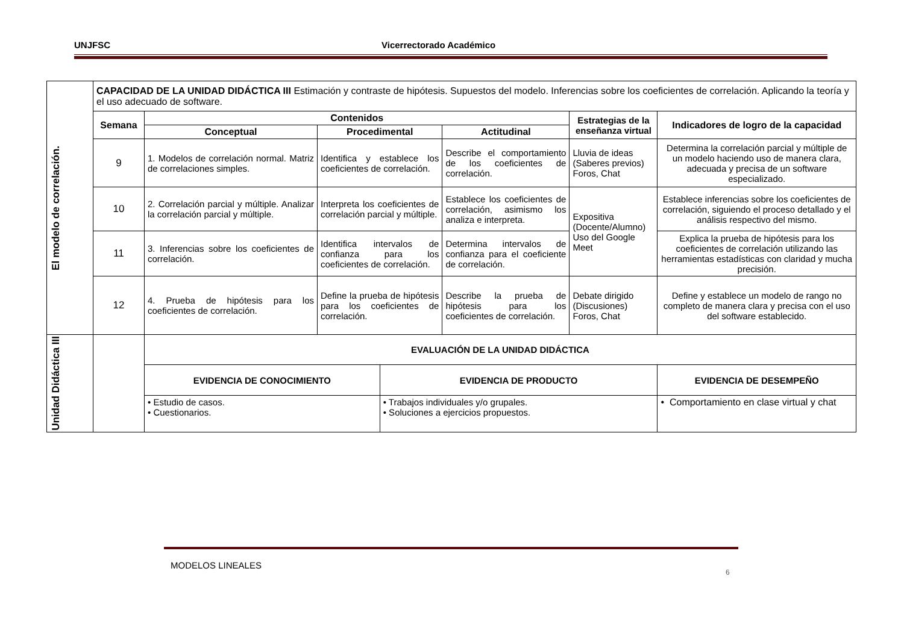UNJFSC Vicerrectorado Académico
| El modelo de correlación. | CAPACIDAD DE LA UNIDAD DIDÁCTICA III Estimación y contraste de hipótesis. Supuestos del modelo. Inferencias sobre los coeficientes de correlación. Aplicando la teoría y el uso adecuado de software. | | | | | | |
| | Semana | Contenidos | | | | Estrategias de la enseñanza virtual | Indicadores de logro de la capacidad |
| | | Conceptual | Procedimental | | Actitudinal | | |
| | 9 | 1. Modelos de correlación normal. Matriz de correlaciones simples. | Identifica y establece los coeficientes de correlación. | | Describe el comportamiento de los coeficientes de correlación. | Lluvia de ideas (Saberes previos) Foros, Chat | Determina la correlación parcial y múltiple de un modelo haciendo uso de manera clara, adecuada y precisa de un software especializado. |
| | 10 | 2. Correlación parcial y múltiple. Analizar la correlación parcial y múltiple. | Interpreta los coeficientes de correlación parcial y múltiple. | | Establece los coeficientes de correlación, asimismo los analiza e interpreta. | Expositiva (Docente/Alumno) Uso del Google Meet | Establece inferencias sobre los coeficientes de correlación, siguiendo el proceso detallado y el análisis respectivo del mismo. |
| | 11 | 3. Inferencias sobre los coeficientes de correlación. | Identifica intervalos de confianza para los coeficientes de correlación. | | Determina intervalos de confianza para el coeficiente de correlación. | | Explica la prueba de hipótesis para los coeficientes de correlación utilizando las herramientas estadísticas con claridad y mucha precisión. |
| | 12 | 4. Prueba de hipótesis para los coeficientes de correlación. | Define la prueba de hipótesis para los coeficientes de correlación. | | Describe la prueba de hipótesis para los coeficientes de correlación. | Debate dirigido (Discusiones) Foros, Chat | Define y establece un modelo de rango no completo de manera clara y precisa con el uso del software establecido. |
| Unidad Didáctica III | | EVALUACIÓN DE LA UNIDAD DIDÁCTICA | | | | | |
| | | EVIDENCIA DE CONOCIMIENTO | | EVIDENCIA DE PRODUCTO | | | EVIDENCIA DE DESEMPEÑO |
| | | • Estudio de casos. • Cuestionarios. | | • Trabajos individuales y/o grupales. • Soluciones a ejercicios propuestos. | | | • Comportamiento en clase virtual y chat |
MODELOS LINEALES
6